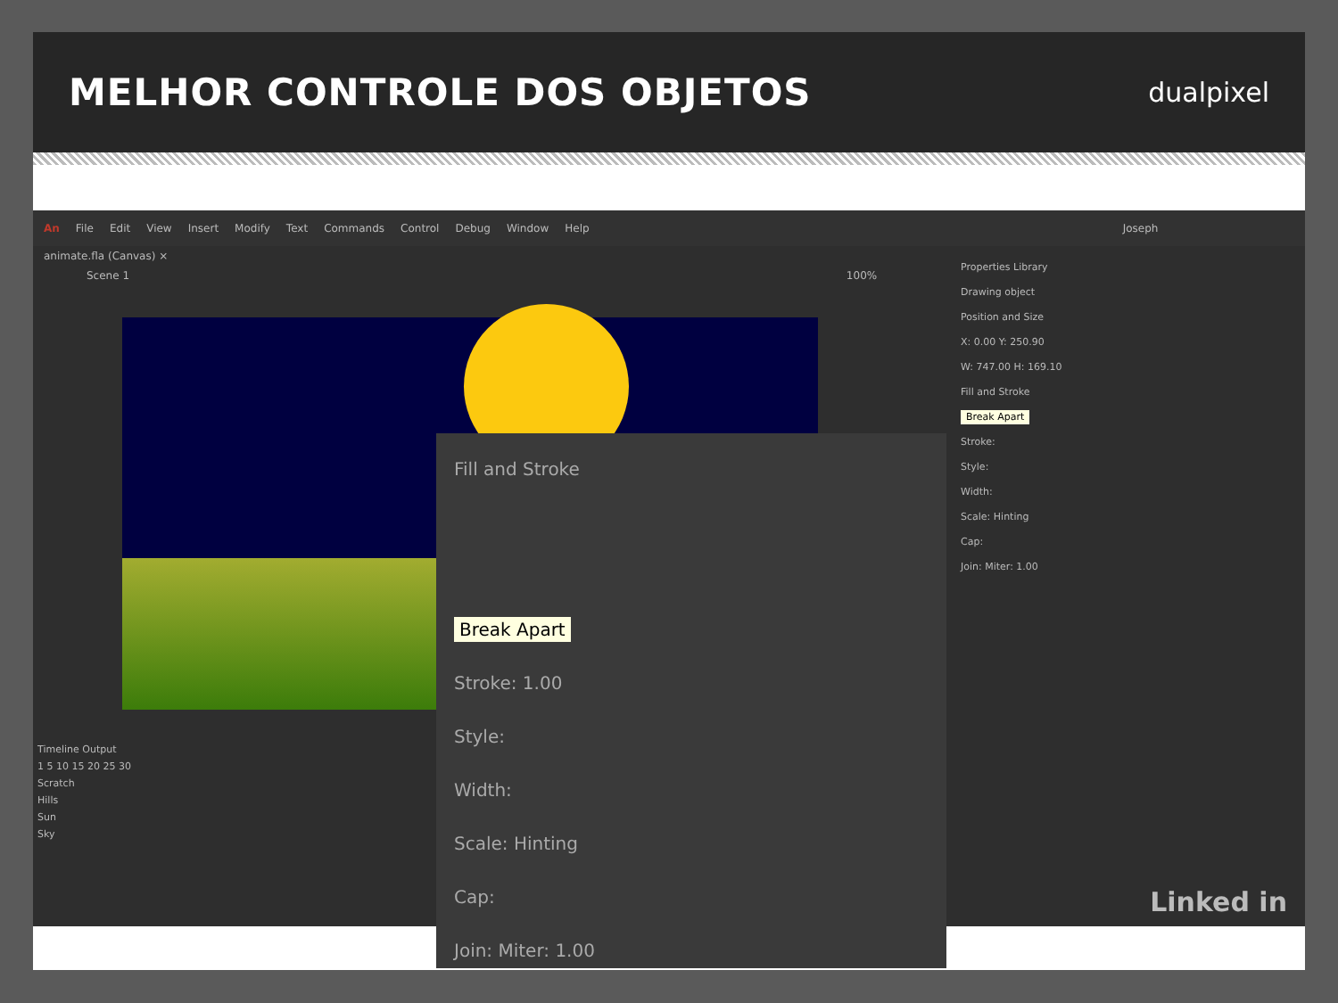MELHOR CONTROLE DOS OBJETOS
dualpixel
An File Edit View Insert Modify Text Commands Control Debug Window Help Joseph
animate.fla (Canvas) ×
Scene 1 100%
Timeline Output
1 5 10 15 20 25 30
Scratch
Hills
Sun
Sky
Properties Library
Drawing object
Position and Size
X: 0.00 Y: 250.90
W: 747.00 H: 169.10
Fill and Stroke
Break Apart
Stroke:
Style:
Width:
Scale: Hinting
Cap:
Join: Miter: 1.00
Linked in
Fill and Stroke
Break Apart
Stroke: 1.00
Style:
Width:
Scale: Hinting
Cap:
Join: Miter: 1.00